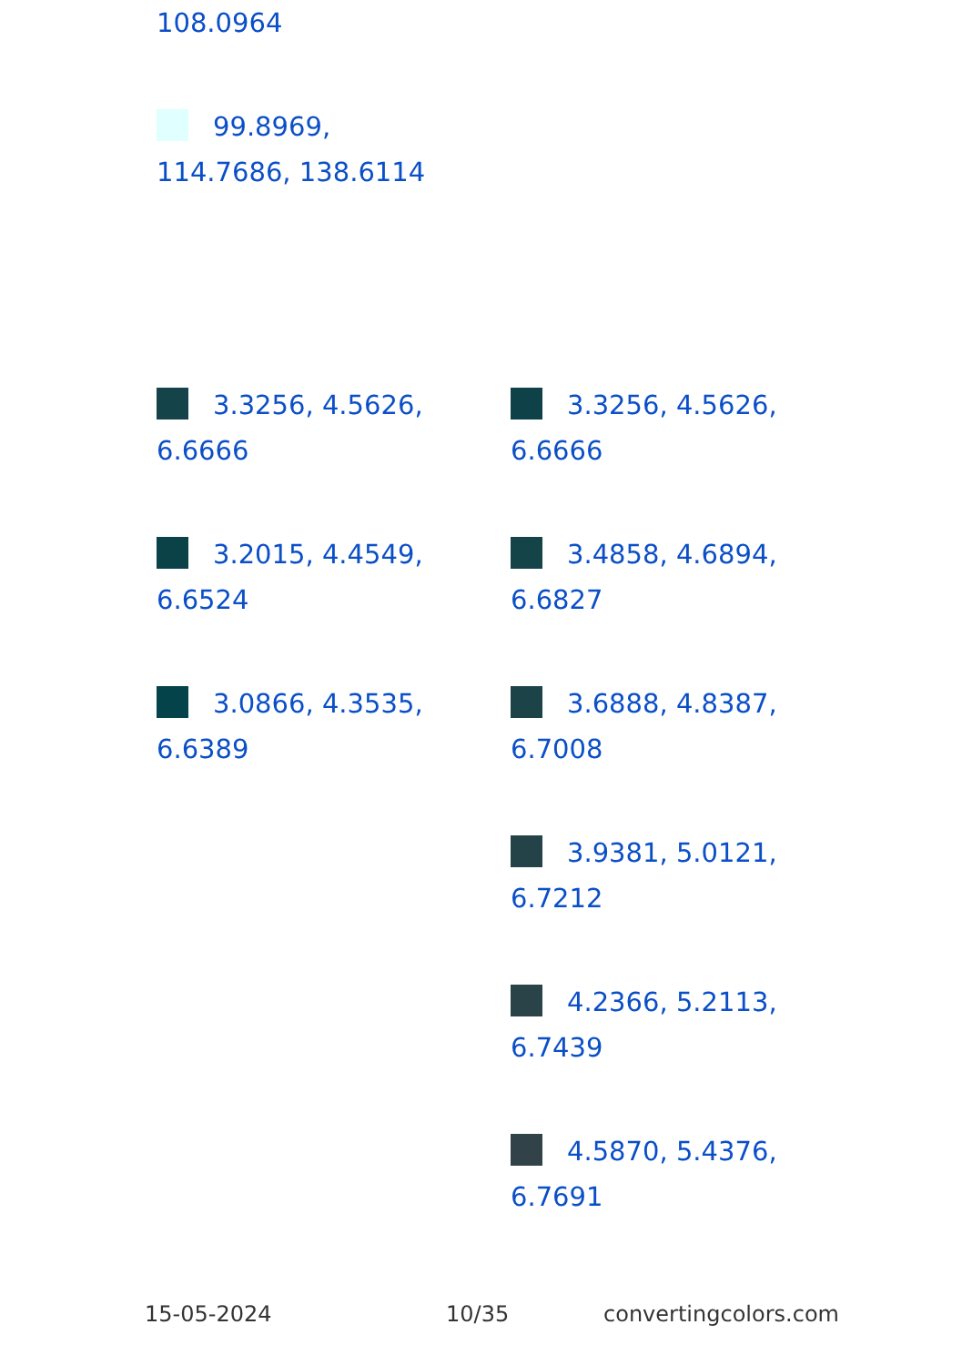108.0964
99.8969, 114.7686, 138.6114
3.3256, 4.5626, 6.6666
3.3256, 4.5626, 6.6666
3.2015, 4.4549, 6.6524
3.4858, 4.6894, 6.6827
3.0866, 4.3535, 6.6389
3.6888, 4.8387, 6.7008
3.9381, 5.0121, 6.7212
4.2366, 5.2113, 6.7439
4.5870, 5.4376, 6.7691
15-05-2024 10/35 convertingcolors.com